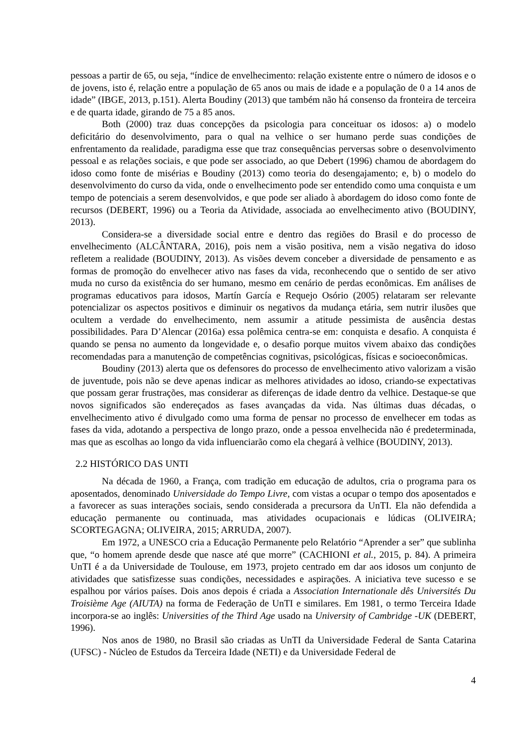pessoas a partir de 65, ou seja, “índice de envelhecimento: relação existente entre o número de idosos e o de jovens, isto é, relação entre a população de 65 anos ou mais de idade e a população de 0 a 14 anos de idade” (IBGE, 2013, p.151). Alerta Boudiny (2013) que também não há consenso da fronteira de terceira e de quarta idade, girando de 75 a 85 anos.
Both (2000) traz duas concepções da psicologia para conceituar os idosos: a) o modelo deficitário do desenvolvimento, para o qual na velhice o ser humano perde suas condições de enfrentamento da realidade, paradigma esse que traz consequências perversas sobre o desenvolvimento pessoal e as relações sociais, e que pode ser associado, ao que Debert (1996) chamou de abordagem do idoso como fonte de misérias e Boudiny (2013) como teoria do desengajamento; e, b) o modelo do desenvolvimento do curso da vida, onde o envelhecimento pode ser entendido como uma conquista e um tempo de potenciais a serem desenvolvidos, e que pode ser aliado à abordagem do idoso como fonte de recursos (DEBERT, 1996) ou a Teoria da Atividade, associada ao envelhecimento ativo (BOUDINY, 2013).
Considera-se a diversidade social entre e dentro das regiões do Brasil e do processo de envelhecimento (ALCÂNTARA, 2016), pois nem a visão positiva, nem a visão negativa do idoso refletem a realidade (BOUDINY, 2013). As visões devem conceber a diversidade de pensamento e as formas de promoção do envelhecer ativo nas fases da vida, reconhecendo que o sentido de ser ativo muda no curso da existência do ser humano, mesmo em cenário de perdas econômicas. Em análises de programas educativos para idosos, Martín García e Requejo Osório (2005) relataram ser relevante potencializar os aspectos positivos e diminuir os negativos da mudança etária, sem nutrir ilusões que ocultem a verdade do envelhecimento, nem assumir a atitude pessimista de ausência destas possibilidades. Para D’Alencar (2016a) essa polêmica centra-se em: conquista e desafio. A conquista é quando se pensa no aumento da longevidade e, o desafio porque muitos vivem abaixo das condições recomendadas para a manutenção de competências cognitivas, psicológicas, físicas e socioeconômicas.
Boudiny (2013) alerta que os defensores do processo de envelhecimento ativo valorizam a visão de juventude, pois não se deve apenas indicar as melhores atividades ao idoso, criando-se expectativas que possam gerar frustrações, mas considerar as diferenças de idade dentro da velhice. Destaque-se que novos significados são endereçados as fases avançadas da vida. Nas últimas duas décadas, o envelhecimento ativo é divulgado como uma forma de pensar no processo de envelhecer em todas as fases da vida, adotando a perspectiva de longo prazo, onde a pessoa envelhecida não é predeterminada, mas que as escolhas ao longo da vida influenciarão como ela chegará à velhice (BOUDINY, 2013).
2.2 HISTÓRICO DAS UNTI
Na década de 1960, a França, com tradição em educação de adultos, cria o programa para os aposentados, denominado Universidade do Tempo Livre, com vistas a ocupar o tempo dos aposentados e a favorecer as suas interações sociais, sendo considerada a precursora da UnTI. Ela não defendida a educação permanente ou continuada, mas atividades ocupacionais e lúdicas (OLIVEIRA; SCORTEGAGNA; OLIVEIRA, 2015; ARRUDA, 2007).
Em 1972, a UNESCO cria a Educação Permanente pelo Relatório “Aprender a ser” que sublinha que, “o homem aprende desde que nasce até que morre” (CACHIONI et al., 2015, p. 84). A primeira UnTI é a da Universidade de Toulouse, em 1973, projeto centrado em dar aos idosos um conjunto de atividades que satisfizesse suas condições, necessidades e aspirações. A iniciativa teve sucesso e se espalhou por vários países. Dois anos depois é criada a Association Internationale dês Universités Du Troisième Age (AIUTA) na forma de Federação de UnTI e similares. Em 1981, o termo Terceira Idade incorpora-se ao inglês: Universities of the Third Age usado na University of Cambridge -UK (DEBERT, 1996).
Nos anos de 1980, no Brasil são criadas as UnTI da Universidade Federal de Santa Catarina (UFSC) - Núcleo de Estudos da Terceira Idade (NETI) e da Universidade Federal de
4